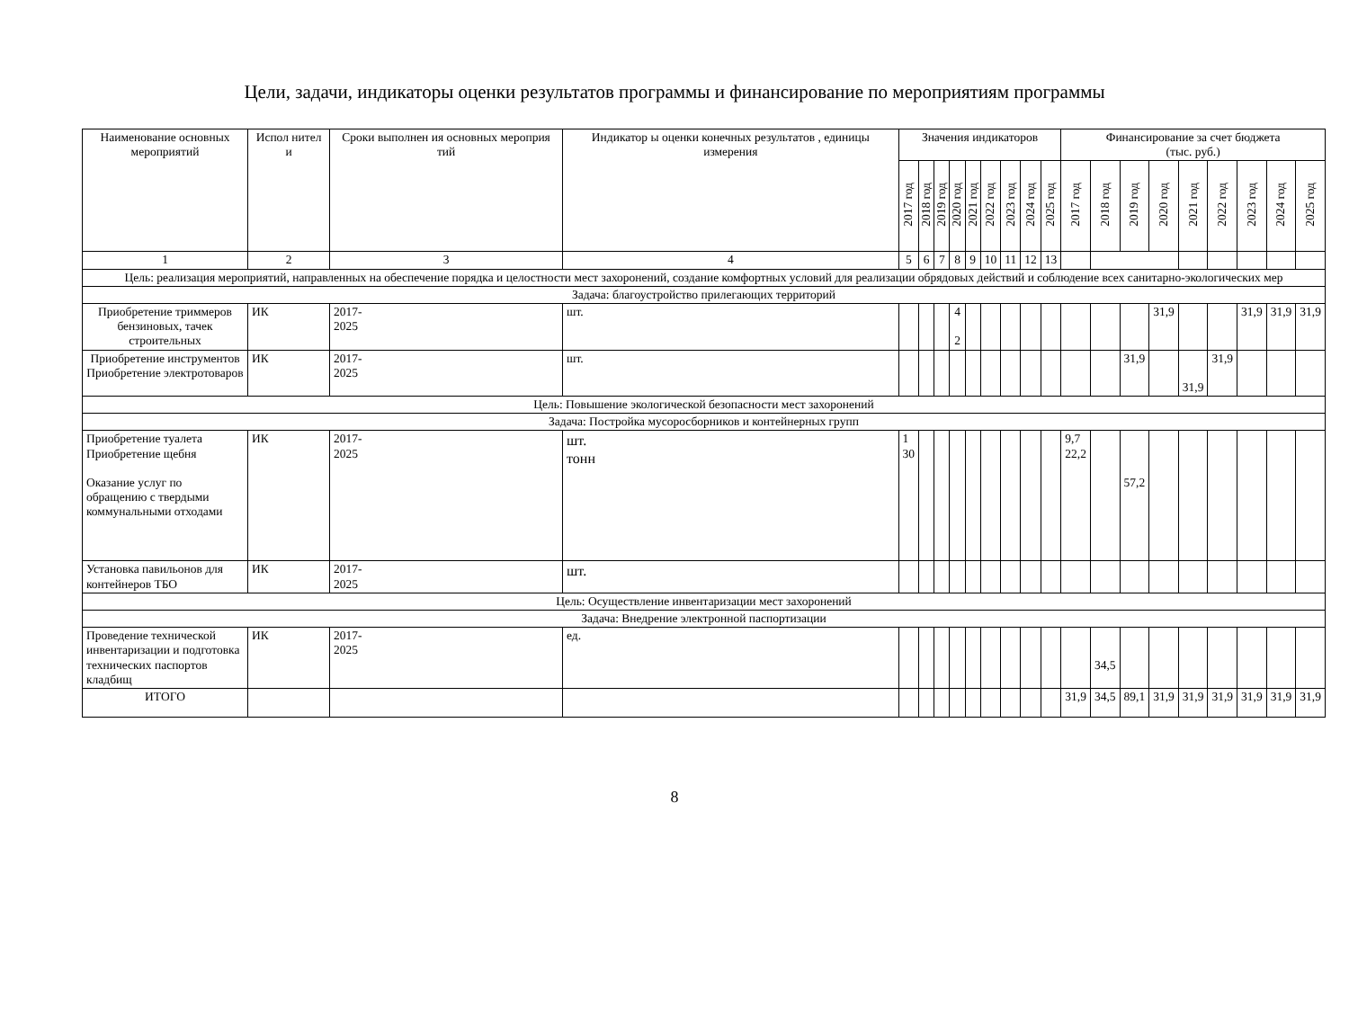Цели, задачи, индикаторы оценки результатов программы и финансирование по мероприятиям программы
| Наименование основных мероприятий | Испол нител и | Сроки выполнен ия основных мероприя тий | Индикатор ы оценки конечных результатов , единицы измерения | Значения индикаторов | | | | | | | | | Финансирование за счет бюджета (тыс. руб.) | | | | | | | | |
| --- | --- | --- | --- | --- | --- | --- | --- | --- | --- | --- | --- | --- | --- | --- | --- | --- | --- | --- | --- | --- | --- |
| | | | | 2017 год | 2018 год | 2019 год | 2020 год | 2021 год | 2022 год | 2023 год | 2024 год | 2025 год | 2017 год | 2018 год | 2019 год | 2020 год | 2021 год | 2022 год | 2023 год | 2024 год | 2025 год |
| 1 | 2 | 3 | 4 | 5 | 6 | 7 | 8 | 9 | 10 | 11 | 12 | 13 | | | | | | | | | |
| Цель: реализация мероприятий, направленных на обеспечение порядка и целостности мест захоронений, создание комфортных условий для реализации обрядовых действий и соблюдение всех санитарно-экологических мер | | | | | | | | | | | | | | | | | | | | | |
| Задача: благоустройство прилегающих территорий | | | | | | | | | | | | | | | | | | | | | |
| Приобретение триммеров бензиновых, тачек строительных | ИК | 2017- 2025 | шт. | | | | 4 2 | | | | | | | | | 31,9 | | | 31,9 | 31,9 | 31,9 |
| Приобретение инструментов Приобретение электротоваров | ИК | 2017- 2025 | шт. | | | | | | | | | | | | 31,9 | | 31,9 | 31,9 | | | |
| Цель: Повышение экологической безопасности мест захоронений | | | | | | | | | | | | | | | | | | | | | |
| Задача: Постройка мусоросборников и контейнерных групп | | | | | | | | | | | | | | | | | | | | | |
| Приобретение туалета Приобретение щебня Оказание услуг по обращению с твердыми коммунальными отходами | ИК | 2017- 2025 | шт. тонн | 1 30 | | | | | | | | | 9,7 22,2 | | 57,2 | | | | | | |
| Установка павильонов для контейнеров ТБО | ИК | 2017- 2025 | шт. | | | | | | | | | | | | | | | | | | |
| Цель: Осуществление инвентаризации мест захоронений | | | | | | | | | | | | | | | | | | | | | |
| Задача: Внедрение электронной паспортизации | | | | | | | | | | | | | | | | | | | | | |
| Проведение технической инвентаризации и подготовка технических паспортов кладбищ | ИК | 2017- 2025 | ед. | | | | | | | | | | | 34,5 | | | | | | | |
| ИТОГО | | | | | | | | | | | | | 31,9 | 34,5 | 89,1 | 31,9 | 31,9 | 31,9 | 31,9 | 31,9 | 31,9 |
8